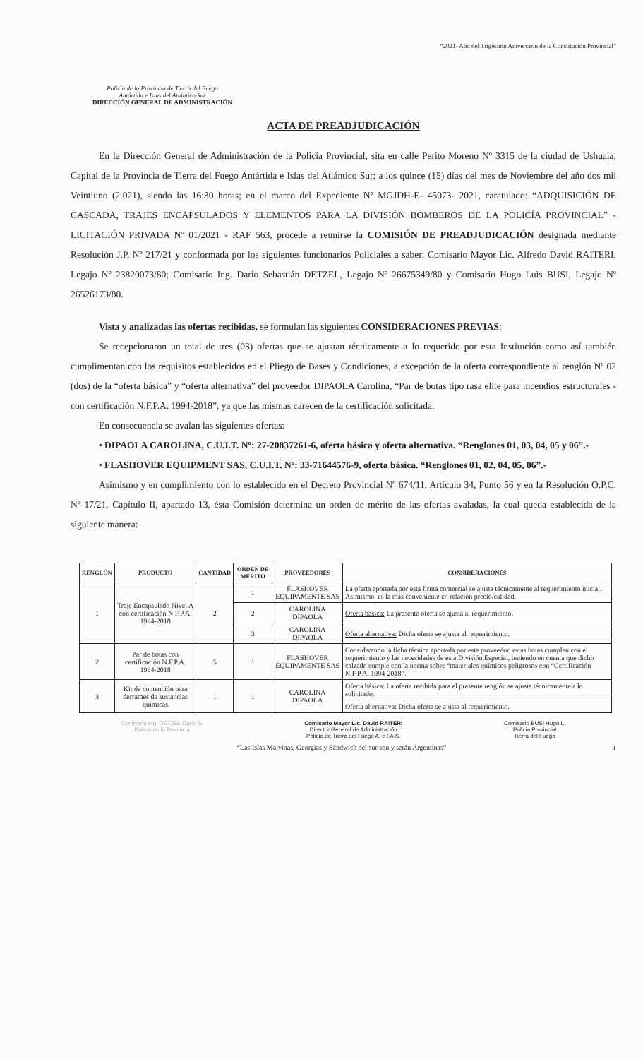“2021- Año del Trigésimo Aniversario de la Constitución Provincial”
Policía de la Provincia de Tierra del Fuego
Antártida e Islas del Atlántico Sur
DIRECCIÓN GENERAL DE ADMINISTRACIÓN
ACTA DE PREADJUDICACIÓN
En la Dirección General de Administración de la Policía Provincial, sita en calle Perito Moreno Nº 3315 de la ciudad de Ushuaia, Capital de la Provincia de Tierra del Fuego Antártida e Islas del Atlántico Sur; a los quince (15) días del mes de Noviembre del año dos mil Veintiuno (2.021), siendo las 16:30 horas; en el marco del Expediente Nº MGJDH-E- 45073- 2021, caratulado: “ADQUISICIÓN DE CASCADA, TRAJES ENCAPSULADOS Y ELEMENTOS PARA LA DIVISIÓN BOMBEROS DE LA POLICÍA PROVINCIAL” - LICITACIÓN PRIVADA Nº 01/2021 - RAF 563, procede a reunirse la COMISIÓN DE PREADJUDICACIÓN designada mediante Resolución J.P. Nº 217/21 y conformada por los siguientes funcionarios Policiales a saber: Comisario Mayor Lic. Alfredo David RAITERI, Legajo Nº 23820073/80; Comisario Ing. Darío Sebastián DETZEL, Legajo Nº 26675349/80 y Comisario Hugo Luis BUSI, Legajo Nº 26526173/80.
Vista y analizadas las ofertas recibidas, se formulan las siguientes CONSIDERACIONES PREVIAS:
Se recepcionaron un total de tres (03) ofertas que se ajustan técnicamente a lo requerido por esta Institución como así también cumplimentan con los requisitos establecidos en el Pliego de Bases y Condiciones, a excepción de la oferta correspondiente al renglón Nº 02 (dos) de la “oferta básica” y “oferta alternativa” del proveedor DIPAOLA Carolina, “Par de botas tipo rasa elite para incendios estructurales - con certificación N.F.P.A. 1994-2018”, ya que las mismas carecen de la certificación solicitada.
En consecuencia se avalan las siguientes ofertas:
• DIPAOLA CAROLINA, C.U.I.T. Nº: 27-20837261-6, oferta básica y oferta alternativa. “Renglones 01, 03, 04, 05 y 06”.-
• FLASHOVER EQUIPMENT SAS, C.U.I.T. Nº: 33-71644576-9, oferta básica. “Renglones 01, 02, 04, 05, 06”.-
Asimismo y en cumplimiento con lo establecido en el Decreto Provincial Nº 674/11, Artículo 34, Punto 56 y en la Resolución O.P.C. Nº 17/21, Capítulo II, apartado 13, ésta Comisión determina un orden de mérito de las ofertas avaladas, la cual queda establecida de la siguiente manera:
| RENGLÓN | PRODUCTO | CANTIDAD | ORDEN DE MÉRITO | PROVEEDORES | CONSIDERACIONES |
| --- | --- | --- | --- | --- | --- |
| 1 | Traje Encapsulado Nivel A con certificación N.F.P.A. 1994-2018 | 2 | 1 | FLASHOVER EQUIPAMENTE SAS | La oferta aportada por esta firma comercial se ajusta técnicamente al requerimiento inicial. Asimismo, es la más conveniente en relación precio/calidad. |
| | | | 2 | CAROLINA DIPAOLA | Oferta básica: La presente oferta se ajusta al requerimiento. |
| | | | 3 | CAROLINA DIPAOLA | Oferta alternativa: Dicha oferta se ajusta al requerimiento. |
| 2 | Par de botas con certificación N.F.P.A. 1994-2018 | 5 | 1 | FLASHOVER EQUIPAMENTE SAS | Considerando la ficha técnica aportada por este proveedor, estas botas cumplen con el requerimiento y las necesidades de esta División Especial, teniendo en cuenta que dicho calzado cumple con la norma sobre “materiales químicos peligrosos con “Certificación N.F.P.A. 1994-2018”. |
| 3 | Kit de contención para derrames de sustancias químicas | 1 | 1 | CAROLINA DIPAOLA | Oferta básica: La oferta recibida para el presente renglón se ajusta técnicamente a lo solicitado. |
| | | | | | Oferta alternativa: Dicha oferta se ajusta al requerimiento. |
Comisario Ing. DETZEL Darío S.
Policía de la Provincia
Comisario Mayor Lic. David RAITERI
Director General de Administración
Policía de Tierra del Fuego A. e I.A.S.
Comisario BUSI Hugo L.
Policía Provincial
Tierra del Fuego
“Las Islas Malvinas, Georgias y Sándwich del sur son y serán Argentinas” 1